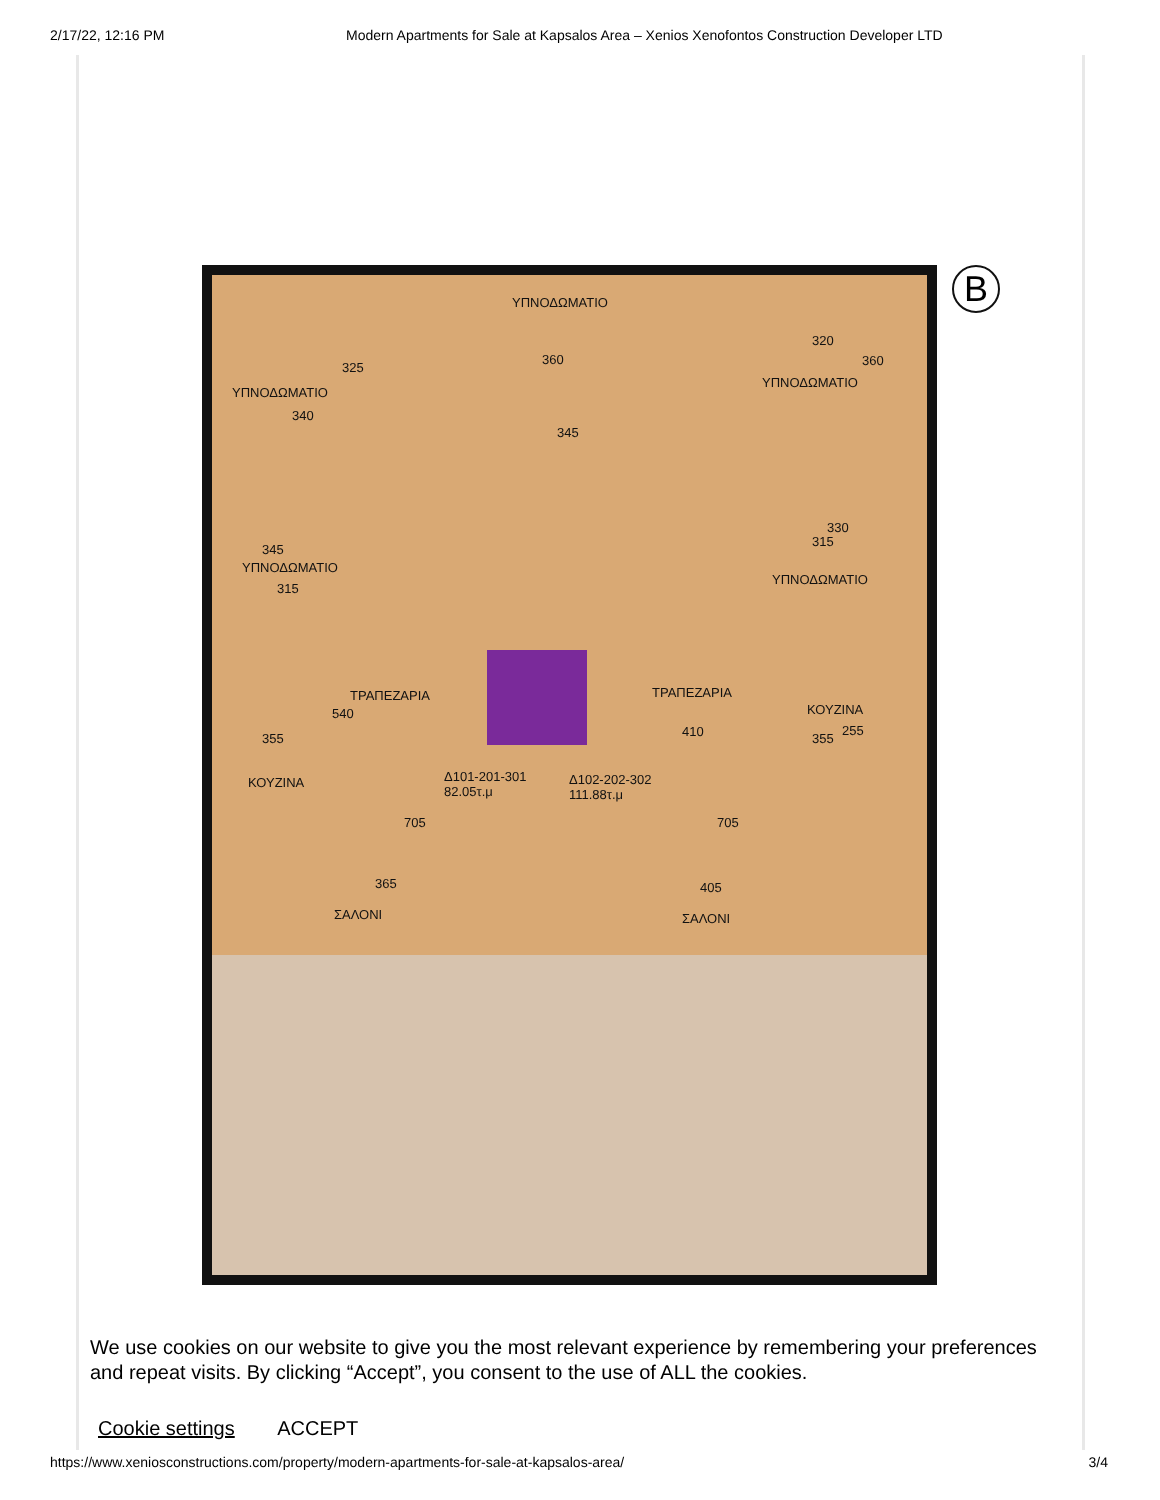2/17/22, 12:16 PM Modern Apartments for Sale at Kapsalos Area – Xenios Xenofontos Construction Developer LTD
B
ΥΠΝΟΔΩΜΑΤΙΟ
ΥΠΝΟΔΩΜΑΤΙΟ
325
360
320
360
ΥΠΝΟΔΩΜΑΤΙΟ
340
345
345
ΥΠΝΟΔΩΜΑΤΙΟ
315
330
315
ΥΠΝΟΔΩΜΑΤΙΟ
ΤΡΑΠΕΖΑΡΙΑ ΤΡΑΠΕΖΑΡΙΑ
540 ΚΟΥΖΙΝΑ
410 355 355
255
Δ101-201-301
82.05τ.μ
Δ102-202-302
111.88τ.μ
ΚΟΥΖΙΝΑ
705 705
365 405
ΣΑΛΟΝΙ ΣΑΛΟΝΙ
We use cookies on our website to give you the most relevant experience by remembering your preferences and repeat visits. By clicking “Accept”, you consent to the use of ALL the cookies.
Cookie settings ACCEPT
https://www.xeniosconstructions.com/property/modern-apartments-for-sale-at-kapsalos-area/ 3/4